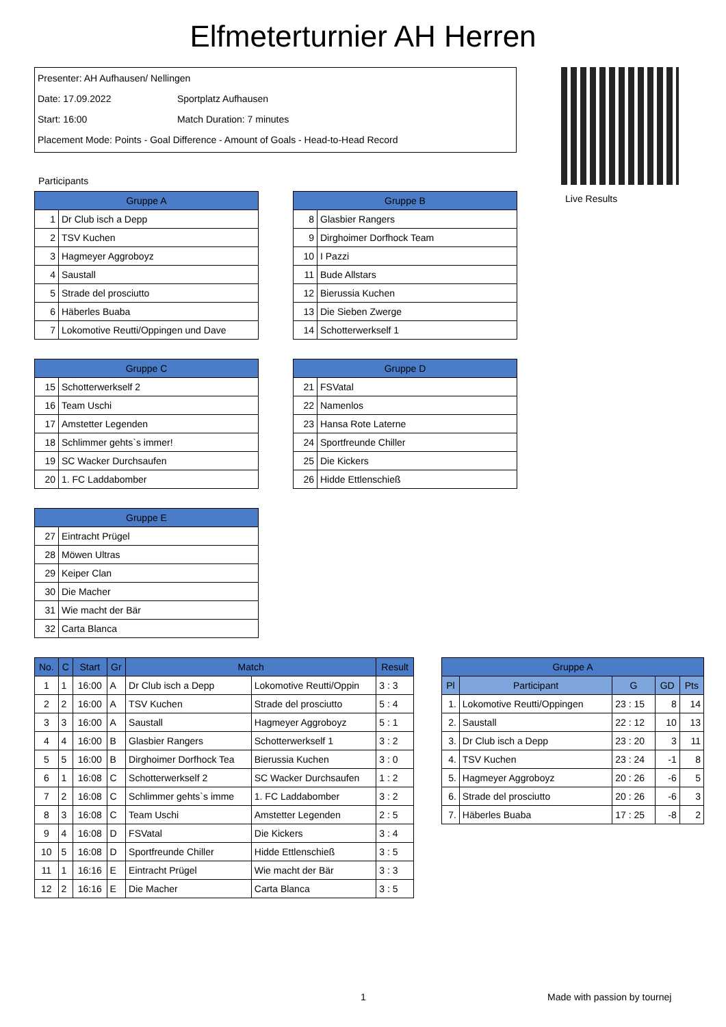Elfmeterturnier AH Herren
Presenter: AH Aufhausen/ Nellingen
Date: 17.09.2022 Sportplatz Aufhausen
Start: 16:00 Match Duration: 7 minutes
Placement Mode: Points - Goal Difference - Amount of Goals - Head-to-Head Record
Live Results
Participants
| Gruppe A | |
| --- | --- |
| 1 | Dr Club isch a Depp |
| 2 | TSV Kuchen |
| 3 | Hagmeyer Aggroboyz |
| 4 | Saustall |
| 5 | Strade del prosciutto |
| 6 | Häberles Buaba |
| 7 | Lokomotive Reutti/Oppingen und Dave |
| Gruppe B | |
| --- | --- |
| 8 | Glasbier Rangers |
| 9 | Dirghoimer Dorfhock Team |
| 10 | I Pazzi |
| 11 | Bude Allstars |
| 12 | Bierussia Kuchen |
| 13 | Die Sieben Zwerge |
| 14 | Schotterwerkself 1 |
| Gruppe C | |
| --- | --- |
| 15 | Schotterwerkself 2 |
| 16 | Team Uschi |
| 17 | Amstetter Legenden |
| 18 | Schlimmer gehts`s immer! |
| 19 | SC Wacker Durchsaufen |
| 20 | 1. FC Laddabomber |
| Gruppe D | |
| --- | --- |
| 21 | FSVatal |
| 22 | Namenlos |
| 23 | Hansa Rote Laterne |
| 24 | Sportfreunde Chiller |
| 25 | Die Kickers |
| 26 | Hidde Ettlenschieß |
| Gruppe E | |
| --- | --- |
| 27 | Eintracht Prügel |
| 28 | Möwen Ultras |
| 29 | Keiper Clan |
| 30 | Die Macher |
| 31 | Wie macht der Bär |
| 32 | Carta Blanca |
| No. | C | Start | Gr | Match | | Result |
| --- | --- | --- | --- | --- | --- | --- |
| 1 | 1 | 16:00 | A | Dr Club isch a Depp | Lokomotive Reutti/Oppin | 3 : 3 |
| 2 | 2 | 16:00 | A | TSV Kuchen | Strade del prosciutto | 5 : 4 |
| 3 | 3 | 16:00 | A | Saustall | Hagmeyer Aggroboyz | 5 : 1 |
| 4 | 4 | 16:00 | B | Glasbier Rangers | Schotterwerkself 1 | 3 : 2 |
| 5 | 5 | 16:00 | B | Dirghoimer Dorfhock Tea | Bierussia Kuchen | 3 : 0 |
| 6 | 1 | 16:08 | C | Schotterwerkself 2 | SC Wacker Durchsaufen | 1 : 2 |
| 7 | 2 | 16:08 | C | Schlimmer gehts`s imme | 1. FC Laddabomber | 3 : 2 |
| 8 | 3 | 16:08 | C | Team Uschi | Amstetter Legenden | 2 : 5 |
| 9 | 4 | 16:08 | D | FSVatal | Die Kickers | 3 : 4 |
| 10 | 5 | 16:08 | D | Sportfreunde Chiller | Hidde Ettlenschieß | 3 : 5 |
| 11 | 1 | 16:16 | E | Eintracht Prügel | Wie macht der Bär | 3 : 3 |
| 12 | 2 | 16:16 | E | Die Macher | Carta Blanca | 3 : 5 |
| Gruppe A | | | | |
| --- | --- | --- | --- | --- |
| Pl | Participant | G | GD | Pts |
| 1. | Lokomotive Reutti/Oppingen | 23 : 15 | 8 | 14 |
| 2. | Saustall | 22 : 12 | 10 | 13 |
| 3. | Dr Club isch a Depp | 23 : 20 | 3 | 11 |
| 4. | TSV Kuchen | 23 : 24 | -1 | 8 |
| 5. | Hagmeyer Aggroboyz | 20 : 26 | -6 | 5 |
| 6. | Strade del prosciutto | 20 : 26 | -6 | 3 |
| 7. | Häberles Buaba | 17 : 25 | -8 | 2 |
1 Made with passion by tournej